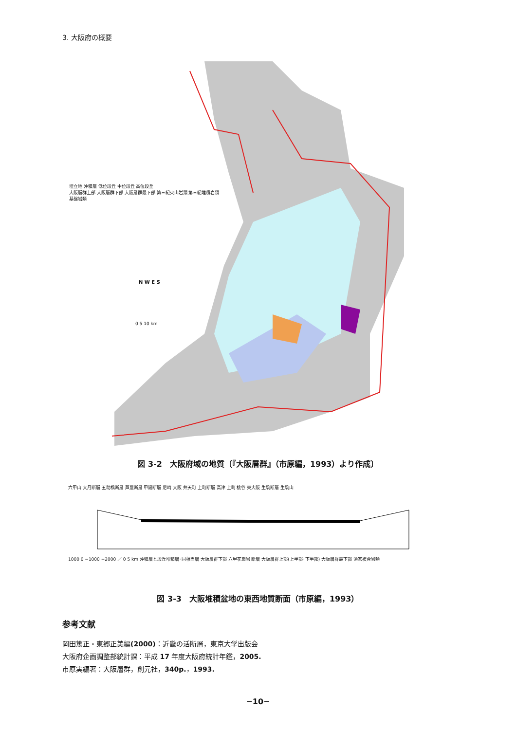3. 大阪府の概要
埋立地 沖積層 低位段丘 中位段丘 高位段丘
大阪層群上部 大阪層群下部 大阪層群最下部 第三紀火山岩類 第三紀堆積岩類
基盤岩類
N W E S
0 5 10 km
図 3-2　大阪府域の地質〔『大阪層群』（市原編，1993）より作成〕
六甲山 大月断層 五助橋断層 芦屋断層 甲陽断層 尼崎 大阪 弁天町 上町断層 高津 上町 桃谷 東大阪 生駒断層 生駒山
1000 0 −1000 −2000 ／ 0 5 km 沖積層と段丘堆積層･同相当層 大阪層群下部 六甲花崗岩 断層 大阪層群上部(上半部･下半部) 大阪層群最下部 領家複合岩類
図 3-3　大阪堆積盆地の東西地質断面（市原編，1993）
参考文献
岡田篤正・東郷正美編(2000)：近畿の活断層，東京大学出版会
大阪府企画調整部統計課：平成 17 年度大阪府統計年鑑，2005.
市原実編著：大阪層群，創元社，340p.，1993.
−10−